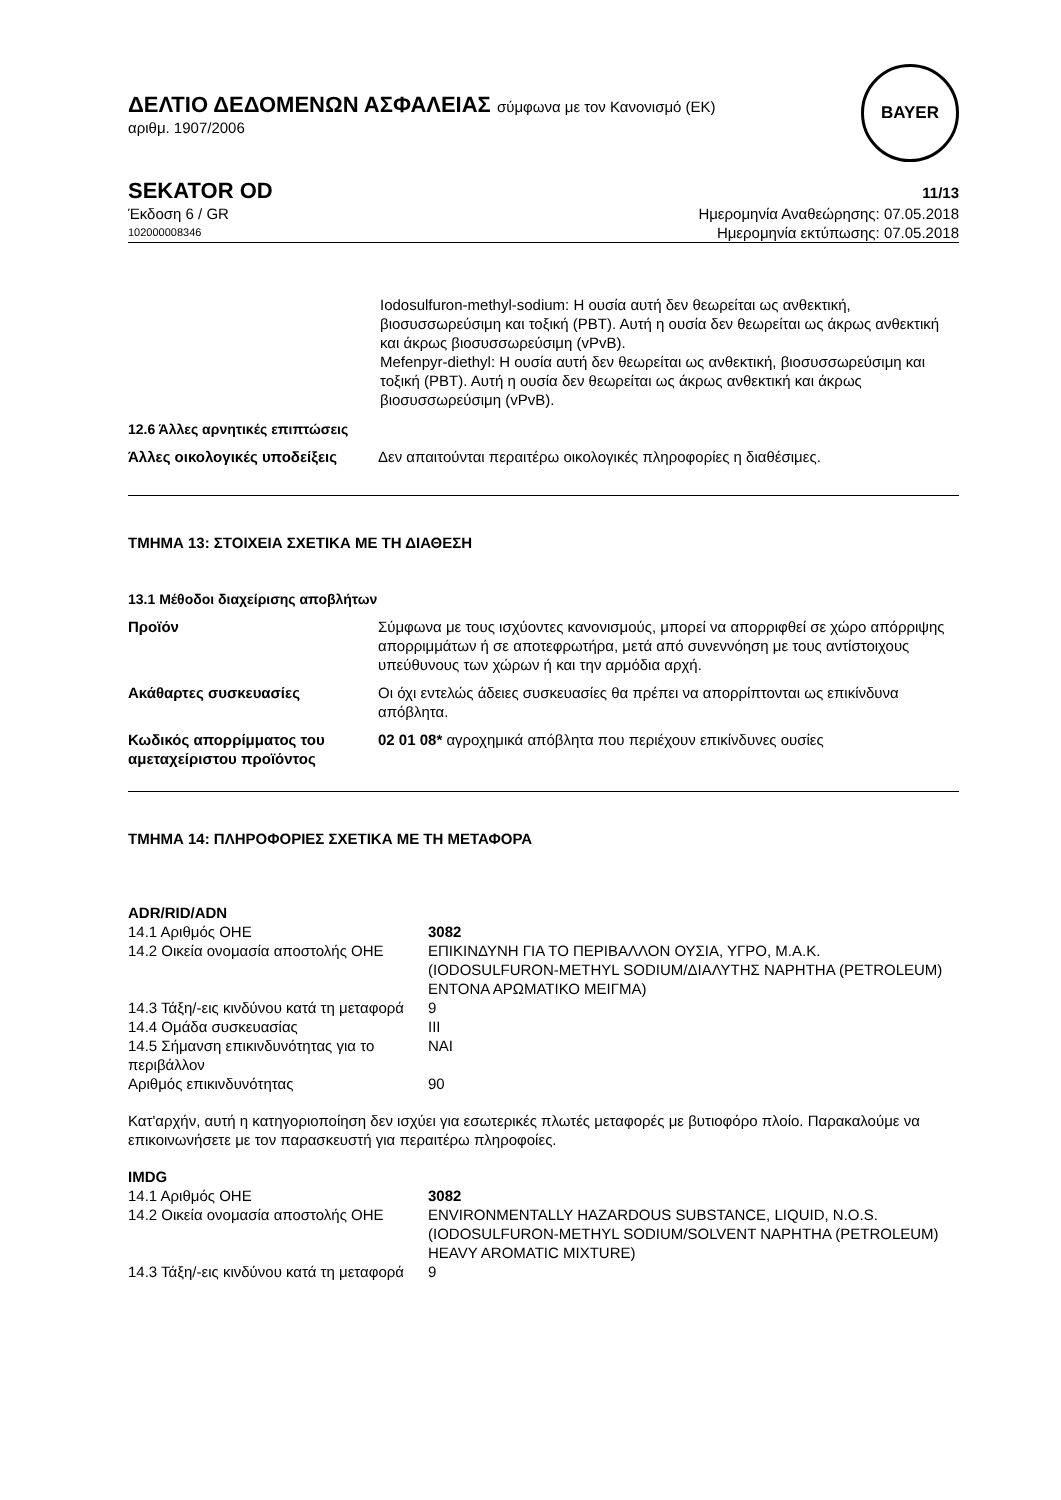ΔΕΛΤΙΟ ΔΕΔΟΜΕΝΩΝ ΑΣΦΑΛΕΙΑΣ σύμφωνα με τον Κανονισμό (ΕΚ)
αριθμ. 1907/2006
BAYER
SEKATOR OD
11/13
Έκδοση 6 / GR Ημερομηνία Αναθεώρησης: 07.05.2018
102000008346
Ημερομηνία εκτύπωσης: 07.05.2018
Iodosulfuron-methyl-sodium: Η ουσία αυτή δεν θεωρείται ως ανθεκτική, βιοσυσσωρεύσιμη και τοξική (PBT). Αυτή η ουσία δεν θεωρείται ως άκρως ανθεκτική και άκρως βιοσυσσωρεύσιμη (vPvB).
Mefenpyr-diethyl: Η ουσία αυτή δεν θεωρείται ως ανθεκτική, βιοσυσσωρεύσιμη και τοξική (PBT). Αυτή η ουσία δεν θεωρείται ως άκρως ανθεκτική και άκρως βιοσυσσωρεύσιμη (vPvB).
12.6 Άλλες αρνητικές επιπτώσεις
| Άλλες οικολογικές υποδείξεις | Δεν απαιτούνται περαιτέρω οικολογικές πληροφορίες η διαθέσιμες. |
ΤΜΗΜΑ 13: ΣΤΟΙΧΕΙΑ ΣΧΕΤΙΚΑ ΜΕ ΤΗ ΔΙΑΘΕΣΗ
13.1 Μέθοδοι διαχείρισης αποβλήτων
| Προϊόν | Σύμφωνα με τους ισχύοντες κανονισμούς, μπορεί να απορριφθεί σε χώρο απόρριψης απορριμμάτων ή σε αποτεφρωτήρα, μετά από συνεννόηση με τους αντίστοιχους υπεύθυνους των χώρων ή και την αρμόδια αρχή. |
| Ακάθαρτες συσκευασίες | Οι όχι εντελώς άδειες συσκευασίες θα πρέπει να απορρίπτονται ως επικίνδυνα απόβλητα. |
| Κωδικός απορρίμματος του αμεταχείριστου προϊόντος | 02 01 08* αγροχημικά απόβλητα που περιέχουν επικίνδυνες ουσίες |
ΤΜΗΜΑ 14: ΠΛΗΡΟΦΟΡΙΕΣ ΣΧΕΤΙΚΑ ΜΕ ΤΗ ΜΕΤΑΦΟΡΑ
ADR/RID/ADN
| 14.1 Αριθμός ΟΗΕ | 3082 |
| 14.2 Οικεία ονομασία αποστολής ΟΗΕ | ΕΠΙΚΙΝΔΥΝΗ ΓΙΑ ΤΟ ΠΕΡΙΒΑΛΛΟΝ ΟΥΣΙΑ, ΥΓΡΟ, Μ.Α.Κ. |
| | (IODOSULFURON-METHYL SODIUM/ΔΙΑΛΥΤΗΣ NAPHTHA (PETROLEUM) ΕΝΤΟΝΑ ΑΡΩΜΑΤΙΚΟ ΜΕΙΓΜΑ) |
| 14.3 Τάξη/-εις κινδύνου κατά τη μεταφορά | 9 |
| 14.4 Ομάδα συσκευασίας | III |
| 14.5 Σήμανση επικινδυνότητας για το περιβάλλον | ΝΑΙ |
| Αριθμός επικινδυνότητας | 90 |
Κατ'αρχήν, αυτή η κατηγοριοποίηση δεν ισχύει για εσωτερικές πλωτές μεταφορές με βυτιοφόρο πλοίο. Παρακαλούμε να επικοινωνήσετε με τον παρασκευστή για περαιτέρω πληροφοίες.
IMDG
| 14.1 Αριθμός ΟΗΕ | 3082 |
| 14.2 Οικεία ονομασία αποστολής ΟΗΕ | ENVIRONMENTALLY HAZARDOUS SUBSTANCE, LIQUID, N.O.S. (IODOSULFURON-METHYL SODIUM/SOLVENT NAPHTHA (PETROLEUM) HEAVY AROMATIC MIXTURE) |
| 14.3 Τάξη/-εις κινδύνου κατά τη μεταφορά | 9 |